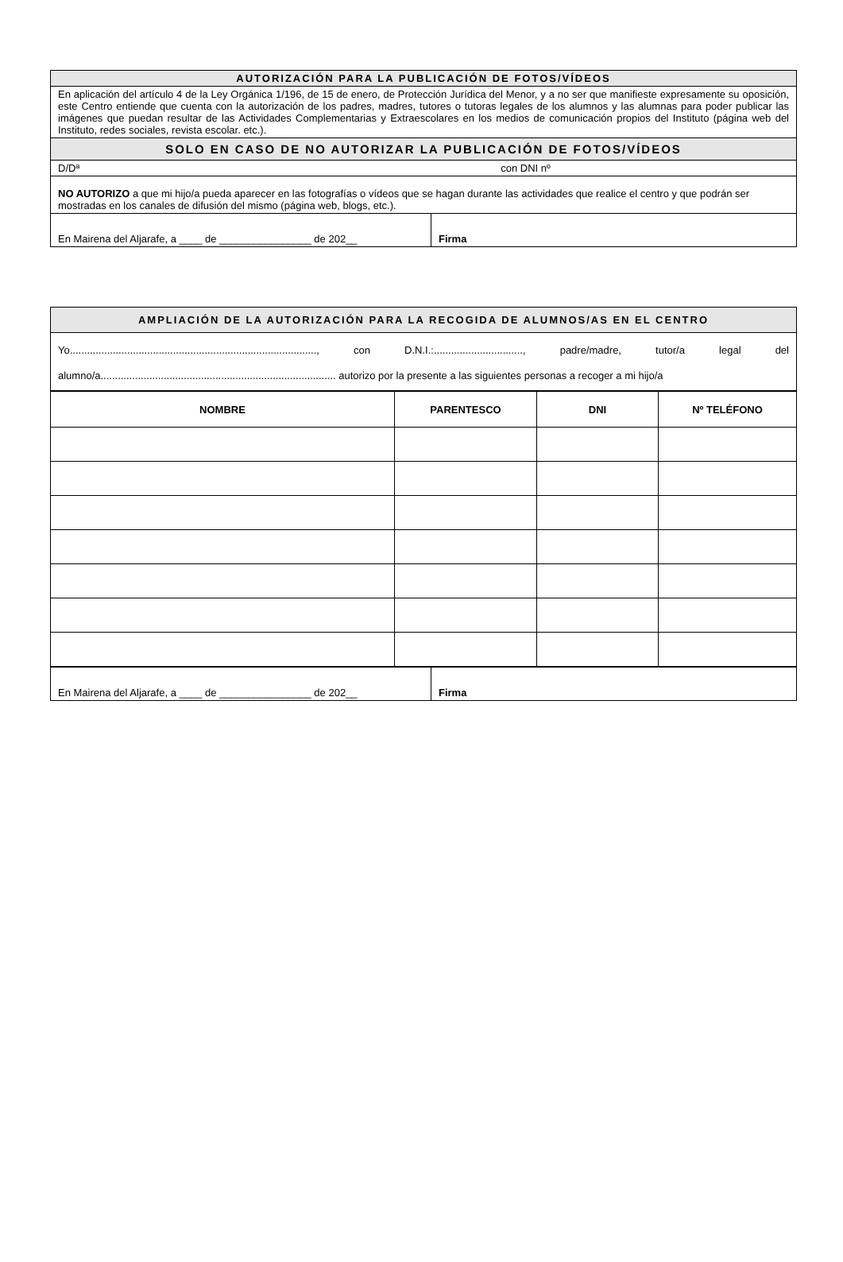| AUTORIZACIÓN PARA LA PUBLICACIÓN DE FOTOS/VÍDEOS | |
| En aplicación del artículo 4 de la Ley Orgánica 1/196, de 15 de enero, de Protección Jurídica del Menor, y a no ser que manifieste expresamente su oposición, este Centro entiende que cuenta con la autorización de los padres, madres, tutores o tutoras legales de los alumnos y las alumnas para poder publicar las imágenes que puedan resultar de las Actividades Complementarias y Extraescolares en los medios de comunicación propios del Instituto (página web del Instituto, redes sociales, revista escolar. etc.). | |
| SOLO EN CASO DE NO AUTORIZAR LA PUBLICACIÓN DE FOTOS/VÍDEOS | |
| D/Dª con DNI nº | |
| NO AUTORIZO a que mi hijo/a pueda aparecer en las fotografías o vídeos que se hagan durante las actividades que realice el centro y que podrán ser mostradas en los canales de difusión del mismo (página web, blogs, etc.). | |
| En Mairena del Aljarafe, a ____ de ________________ de 202__ | Firma |
| AMPLIACIÓN DE LA AUTORIZACIÓN PARA LA RECOGIDA DE ALUMNOS/AS EN EL CENTRO |
| Yo......................................................................................, con D.N.I.:..............................., padre/madre, tutor/a legal del alumno/a.................................................................................. autorizo por la presente a las siguientes personas a recoger a mi hijo/a |
| NOMBRE | PARENTESCO | DNI | Nº TELÉFONO |
| --- | --- | --- | --- |
| En Mairena del Aljarafe, a ____ de ________________ de 202__ | Firma |